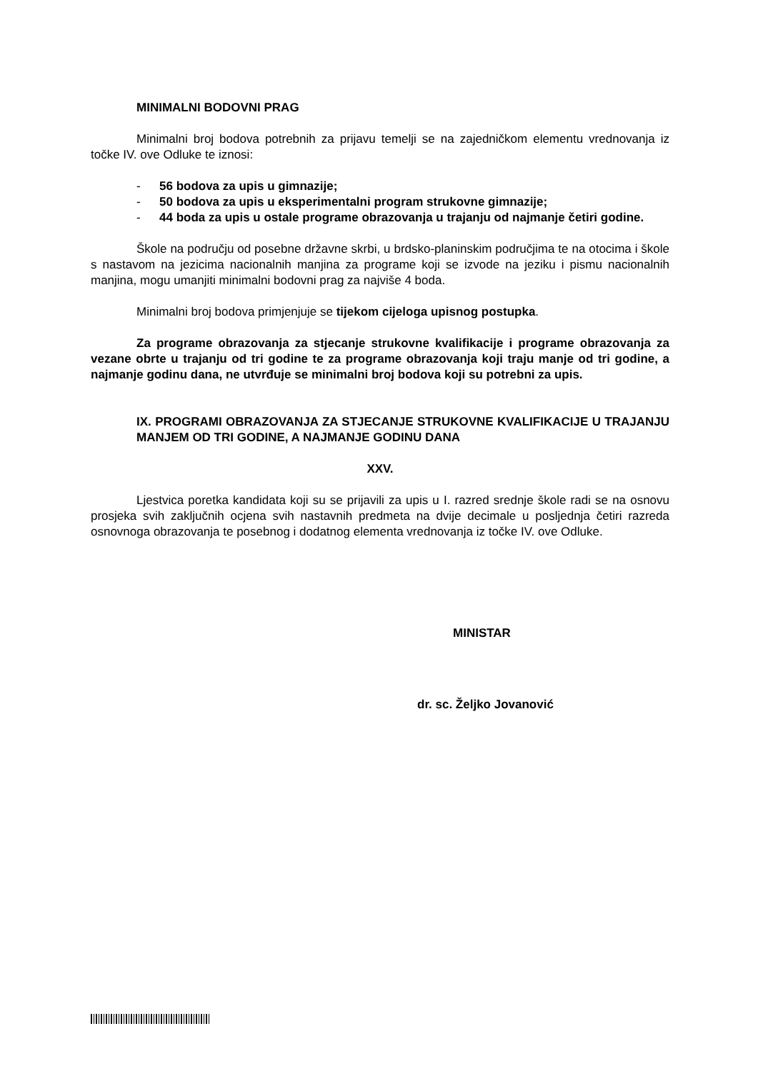MINIMALNI BODOVNI PRAG
Minimalni broj bodova potrebnih za prijavu temelji se na zajedničkom elementu vrednovanja iz točke IV. ove Odluke te iznosi:
- 56 bodova za upis u gimnazije;
- 50 bodova za upis u eksperimentalni program strukovne gimnazije;
- 44 boda za upis u ostale programe obrazovanja u trajanju od najmanje četiri godine.
Škole na području od posebne državne skrbi, u brdsko-planinskim područjima te na otocima i škole s nastavom na jezicima nacionalnih manjina za programe koji se izvode na jeziku i pismu nacionalnih manjina, mogu umanjiti minimalni bodovni prag za najviše 4 boda.
Minimalni broj bodova primjenjuje se tijekom cijeloga upisnog postupka.
Za programe obrazovanja za stjecanje strukovne kvalifikacije i programe obrazovanja za vezane obrte u trajanju od tri godine te za programe obrazovanja koji traju manje od tri godine, a najmanje godinu dana, ne utvrđuje se minimalni broj bodova koji su potrebni za upis.
IX. PROGRAMI OBRAZOVANJA ZA STJECANJE STRUKOVNE KVALIFIKACIJE U TRAJANJU MANJEM OD TRI GODINE, A NAJMANJE GODINU DANA
XXV.
Ljestvica poretka kandidata koji su se prijavili za upis u I. razred srednje škole radi se na osnovu prosjeka svih zaključnih ocjena svih nastavnih predmeta na dvije decimale u posljednja četiri razreda osnovnoga obrazovanja te posebnog i dodatnog elementa vrednovanja iz točke IV. ove Odluke.
MINISTAR
dr. sc. Željko Jovanović